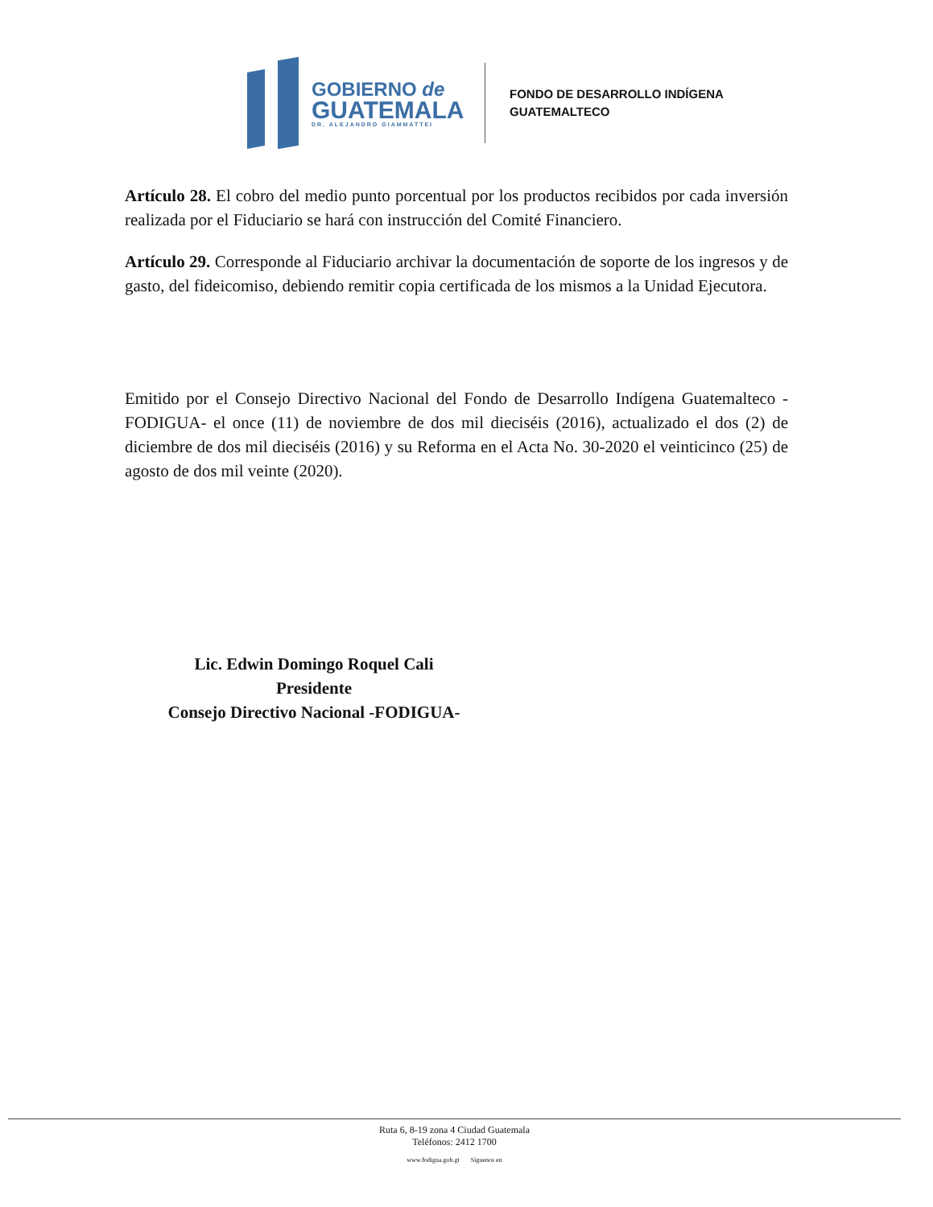GOBIERNO de
GUATEMALA
DR. ALEJANDRO GIAMMATTEI
FONDO DE DESARROLLO INDÍGENA
GUATEMALTECO
Artículo 28. El cobro del medio punto porcentual por los productos recibidos por cada inversión realizada por el Fiduciario se hará con instrucción del Comité Financiero.
Artículo 29. Corresponde al Fiduciario archivar la documentación de soporte de los ingresos y de gasto, del fideicomiso, debiendo remitir copia certificada de los mismos a la Unidad Ejecutora.
Emitido por el Consejo Directivo Nacional del Fondo de Desarrollo Indígena Guatemalteco -FODIGUA- el once (11) de noviembre de dos mil dieciséis (2016), actualizado el dos (2) de diciembre de dos mil dieciséis (2016) y su Reforma en el Acta No. 30-2020 el veinticinco (25) de agosto de dos mil veinte (2020).
Lic. Edwin Domingo Roquel Cali
Presidente
Consejo Directivo Nacional -FODIGUA-
Ruta 6, 8-19 zona 4 Ciudad Guatemala
Teléfonos: 2412 1700
www.fodigua.gob.gt Síguenos en